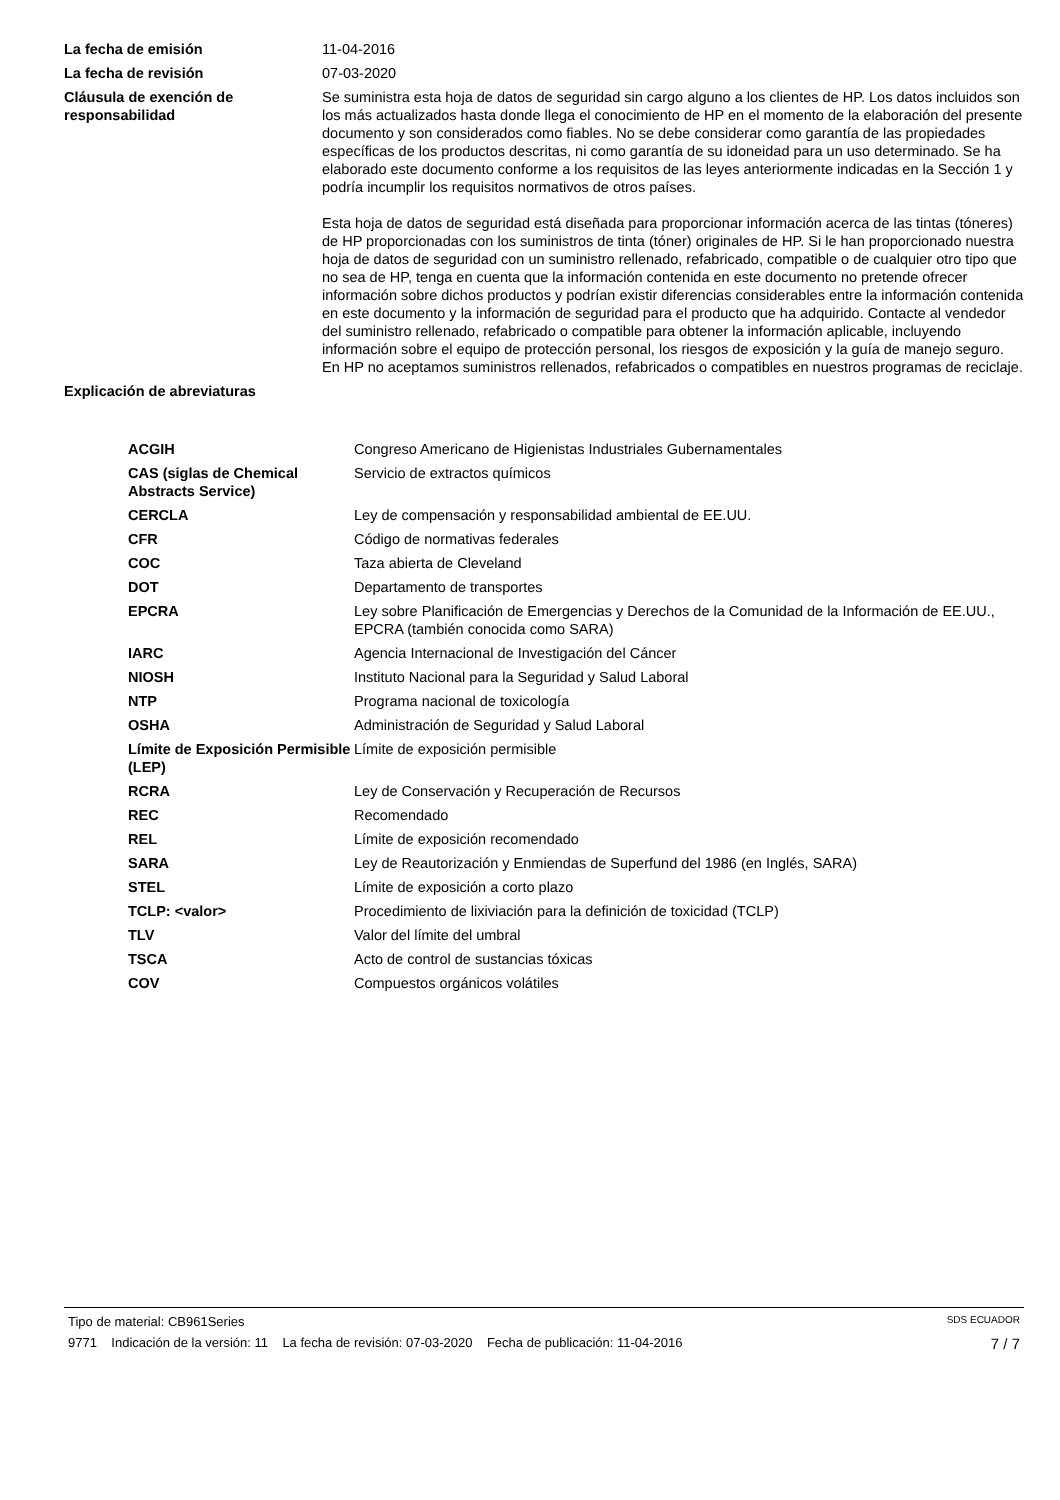| La fecha de emisión | 11-04-2016 |
| La fecha de revisión | 07-03-2020 |
| Cláusula de exención de responsabilidad | Se suministra esta hoja de datos de seguridad sin cargo alguno a los clientes de HP. Los datos incluidos son los más actualizados hasta donde llega el conocimiento de HP en el momento de la elaboración del presente documento y son considerados como fiables. No se debe considerar como garantía de las propiedades específicas de los productos descritas, ni como garantía de su idoneidad para un uso determinado. Se ha elaborado este documento conforme a los requisitos de las leyes anteriormente indicadas en la Sección 1 y podría incumplir los requisitos normativos de otros países. Esta hoja de datos de seguridad está diseñada para proporcionar información acerca de las tintas (tóneres) de HP proporcionadas con los suministros de tinta (tóner) originales de HP. Si le han proporcionado nuestra hoja de datos de seguridad con un suministro rellenado, refabricado, compatible o de cualquier otro tipo que no sea de HP, tenga en cuenta que la información contenida en este documento no pretende ofrecer información sobre dichos productos y podrían existir diferencias considerables entre la información contenida en este documento y la información de seguridad para el producto que ha adquirido. Contacte al vendedor del suministro rellenado, refabricado o compatible para obtener la información aplicable, incluyendo información sobre el equipo de protección personal, los riesgos de exposición y la guía de manejo seguro. En HP no aceptamos suministros rellenados, refabricados o compatibles en nuestros programas de reciclaje. |
| Explicación de abreviaturas | |
| ACGIH | Congreso Americano de Higienistas Industriales Gubernamentales |
| CAS (siglas de Chemical Abstracts Service) | Servicio de extractos químicos |
| CERCLA | Ley de compensación y responsabilidad ambiental de EE.UU. |
| CFR | Código de normativas federales |
| COC | Taza abierta de Cleveland |
| DOT | Departamento de transportes |
| EPCRA | Ley sobre Planificación de Emergencias y Derechos de la Comunidad de la Información de EE.UU., EPCRA (también conocida como SARA) |
| IARC | Agencia Internacional de Investigación del Cáncer |
| NIOSH | Instituto Nacional para la Seguridad y Salud Laboral |
| NTP | Programa nacional de toxicología |
| OSHA | Administración de Seguridad y Salud Laboral |
| Límite de Exposición Permisible (LEP) | Límite de exposición permisible |
| RCRA | Ley de Conservación y Recuperación de Recursos |
| REC | Recomendado |
| REL | Límite de exposición recomendado |
| SARA | Ley de Reautorización y Enmiendas de Superfund del 1986 (en Inglés, SARA) |
| STEL | Límite de exposición a corto plazo |
| TCLP: <valor> | Procedimiento de lixiviación para la definición de toxicidad (TCLP) |
| TLV | Valor del límite del umbral |
| TSCA | Acto de control de sustancias tóxicas |
| COV | Compuestos orgánicos volátiles |
Tipo de material: CB961Series SDS ECUADOR
9771 Indicación de la versión: 11 La fecha de revisión: 07-03-2020 Fecha de publicación: 11-04-2016 7 / 7